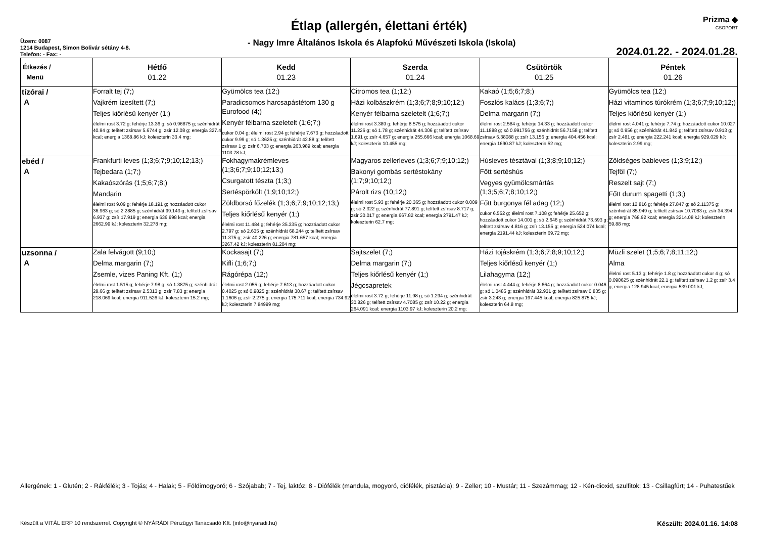Prizma ◆
CSOPORT
Étlap (allergén, élettani érték)
Üzem: 0087
1214 Budapest, Simon Bolivár sétány 4-8.
Telefon: - Fax: -
- Nagy Imre Általános Iskola és Alapfokú Művészeti Iskola (Iskola)
2024.01.22. - 2024.01.28.
| Étkezés / Menü | Hétfő 01.22 | Kedd 01.23 | Szerda 01.24 | Csütörtök 01.25 | Péntek 01.26 |
| --- | --- | --- | --- | --- | --- |
| tízórai / A | Forralt tej (7;) Vajkrém ízesített (7;) Teljes kiőrlésű kenyér (1;) élelmi rost 3.72 g; fehérje 13.36 g; só 0.96875 g; szénhidrát 40.94 g; telített zsírsav 5.6744 g; zsír 12.08 g; energia 327.4 kcal; energia 1368.86 kJ; koleszterin 33.4 mg; | Gyümölcs tea (12;) Paradicsomos harcsapástétom 130 g Eurofood (4;) Kenyér félbarna szeletelt (1;6;7;) cukor 0.04 g; élelmi rost 2.94 g; fehérje 7.673 g; hozzáadott cukor 9.99 g; só 1.3625 g; szénhidrát 42.88 g; telített zsírsav 1 g; zsír 6.703 g; energia 263.989 kcal; energia 1103.78 kJ; | Citromos tea (1;12;) Házi kolbászkrém (1;3;6;7;8;9;10;12;) Kenyér félbarna szeletelt (1;6;7;) élelmi rost 3.389 g; fehérje 8.575 g; hozzáadott cukor 11.226 g; só 1.78 g; szénhidrát 44.306 g; telített zsírsav 1.691 g; zsír 4.657 g; energia 255.666 kcal; energia 1068.69 kJ; koleszterin 10.455 mg; | Kakaó (1;5;6;7;8;) Foszlós kalács (1;3;6;7;) Delma margarin (7;) élelmi rost 2.584 g; fehérje 14.33 g; hozzáadott cukor 11.1888 g; só 0.991756 g; szénhidrát 56.7158 g; telített zsírsav 5.38088 g; zsír 13.156 g; energia 404.456 kcal; energia 1690.87 kJ; koleszterin 52 mg; | Gyümölcs tea (12;) Házi vitaminos túrókrém (1;3;6;7;9;10;12;) Teljes kiőrlésű kenyér (1;) élelmi rost 4.041 g; fehérje 7.74 g; hozzáadott cukor 10.027 g; só 0.956 g; szénhidrát 41.842 g; telített zsírsav 0.913 g; zsír 2.481 g; energia 222.241 kcal; energia 929.029 kJ; koleszterin 2.99 mg; |
| ebéd / A | Frankfurti leves (1;3;6;7;9;10;12;13;) Tejbedara (1;7;) Kakaószórás (1;5;6;7;8;) Mandarin élelmi rost 9.09 g; fehérje 18.191 g; hozzáadott cukor 36.963 g; só 2.2885 g; szénhidrát 99.143 g; telített zsírsav 6.937 g; zsír 17.919 g; energia 636.998 kcal; energia 2662.99 kJ; koleszterin 32.278 mg; | Fokhagymakrémleves (1;3;6;7;9;10;12;13;) Csurgatott tészta (1;3;) Sertéspörkölt (1;9;10;12;) Zöldborsó főzelék (1;3;6;7;9;10;12;13;) Teljes kiőrlésű kenyér (1;) élelmi rost 11.484 g; fehérje 35.335 g; hozzáadott cukor 2.797 g; só 2.635 g; szénhidrát 68.244 g; telített zsírsav 11.375 g; zsír 40.226 g; energia 781.657 kcal; energia 3267.42 kJ; koleszterin 81.204 mg; | Magyaros zellerleves (1;3;6;7;9;10;12;) Bakonyi gombás sertéstokány (1;7;9;10;12;) Párolt rizs (10;12;) élelmi rost 5.93 g; fehérje 20.365 g; hozzáadott cukor 0.009 g; só 2.322 g; szénhidrát 77.891 g; telített zsírsav 8.717 g; zsír 30.017 g; energia 667.82 kcal; energia 2791.47 kJ; koleszterin 62.7 mg; | Húsleves tésztával (1;3;8;9;10;12;) Főtt sertéshús Vegyes gyümölcsmártás (1;3;5;6;7;8;10;12;) Főtt burgonya fél adag (12;) cukor 6.552 g; élelmi rost 7.108 g; fehérje 25.652 g; hozzáadott cukor 14.001 g; só 2.646 g; szénhidrát 73.593 g; telített zsírsav 4.816 g; zsír 13.155 g; energia 524.074 kcal; energia 2191.44 kJ; koleszterin 69.72 mg; | Zöldséges bableves (1;3;9;12;) Tejföl (7;) Reszelt sajt (7;) Főtt durum spagetti (1;3;) élelmi rost 12.816 g; fehérje 27.847 g; só 2.11375 g; szénhidrát 85.949 g; telített zsírsav 10.7083 g; zsír 34.394 g; energia 768.92 kcal; energia 3214.08 kJ; koleszterin 59.88 mg; |
| uzsonna / A | Zala felvágott (9;10;) Delma margarin (7;) Zsemle, vizes Paning Kft. (1;) élelmi rost 1.515 g; fehérje 7.98 g; só 1.3875 g; szénhidrát 28.66 g; telített zsírsav 2.5313 g; zsír 7.83 g; energia 218.069 kcal; energia 911.526 kJ; koleszterin 15.2 mg; | Kockasajt (7;) Kifli (1;6;7;) Rágórépa (12;) élelmi rost 2.055 g; fehérje 7.613 g; hozzáadott cukor 0.4025 g; só 0.9825 g; szénhidrát 30.67 g; telített zsírsav 1.1606 g; zsír 2.275 g; energia 175.711 kcal; energia 734.92 kJ; koleszterin 7.84999 mg; | Sajtszelet (7;) Delma margarin (7;) Teljes kiőrlésű kenyér (1;) Jégcsapretek élelmi rost 3.72 g; fehérje 11.98 g; só 1.294 g; szénhidrát 30.826 g; telített zsírsav 4.7085 g; zsír 10.22 g; energia 264.091 kcal; energia 1103.97 kJ; koleszterin 20.2 mg; | Házi tojáskrém (1;3;6;7;8;9;10;12;) Teljes kiőrlésű kenyér (1;) Lilahagyma (12;) élelmi rost 4.444 g; fehérje 8.664 g; hozzáadott cukor 0.046 g; só 1.0485 g; szénhidrát 32.931 g; telített zsírsav 0.835 g; zsír 3.243 g; energia 197.445 kcal; energia 825.875 kJ; koleszterin 64.8 mg; | Müzli szelet (1;5;6;7;8;11;12;) Alma élelmi rost 5.13 g; fehérje 1.8 g; hozzáadott cukor 4 g; só 0.090625 g; szénhidrát 22.1 g; telített zsírsav 1.2 g; zsír 3.4 g; energia 128.945 kcal; energia 539.001 kJ; |
Allergének: 1 - Glutén; 2 - Rákfélék; 3 - Tojás; 4 - Halak; 5 - Földimogyoró; 6 - Szójabab; 7 - Tej, laktóz; 8 - Diófélék (mandula, mogyoró, diófélék, pisztácia); 9 - Zeller; 10 - Mustár; 11 - Szezámmag; 12 - Kén-dioxid, szulfitok; 13 - Csillagfürt; 14 - Puhatestűek
Készült a VITÁL ERP 10 rendszerrel. Copyright © NYÁRÁDI Pénzügyi Tanácsadó Kft. (info@nyaradi.hu) Készült: 2024.01.16. 14:08